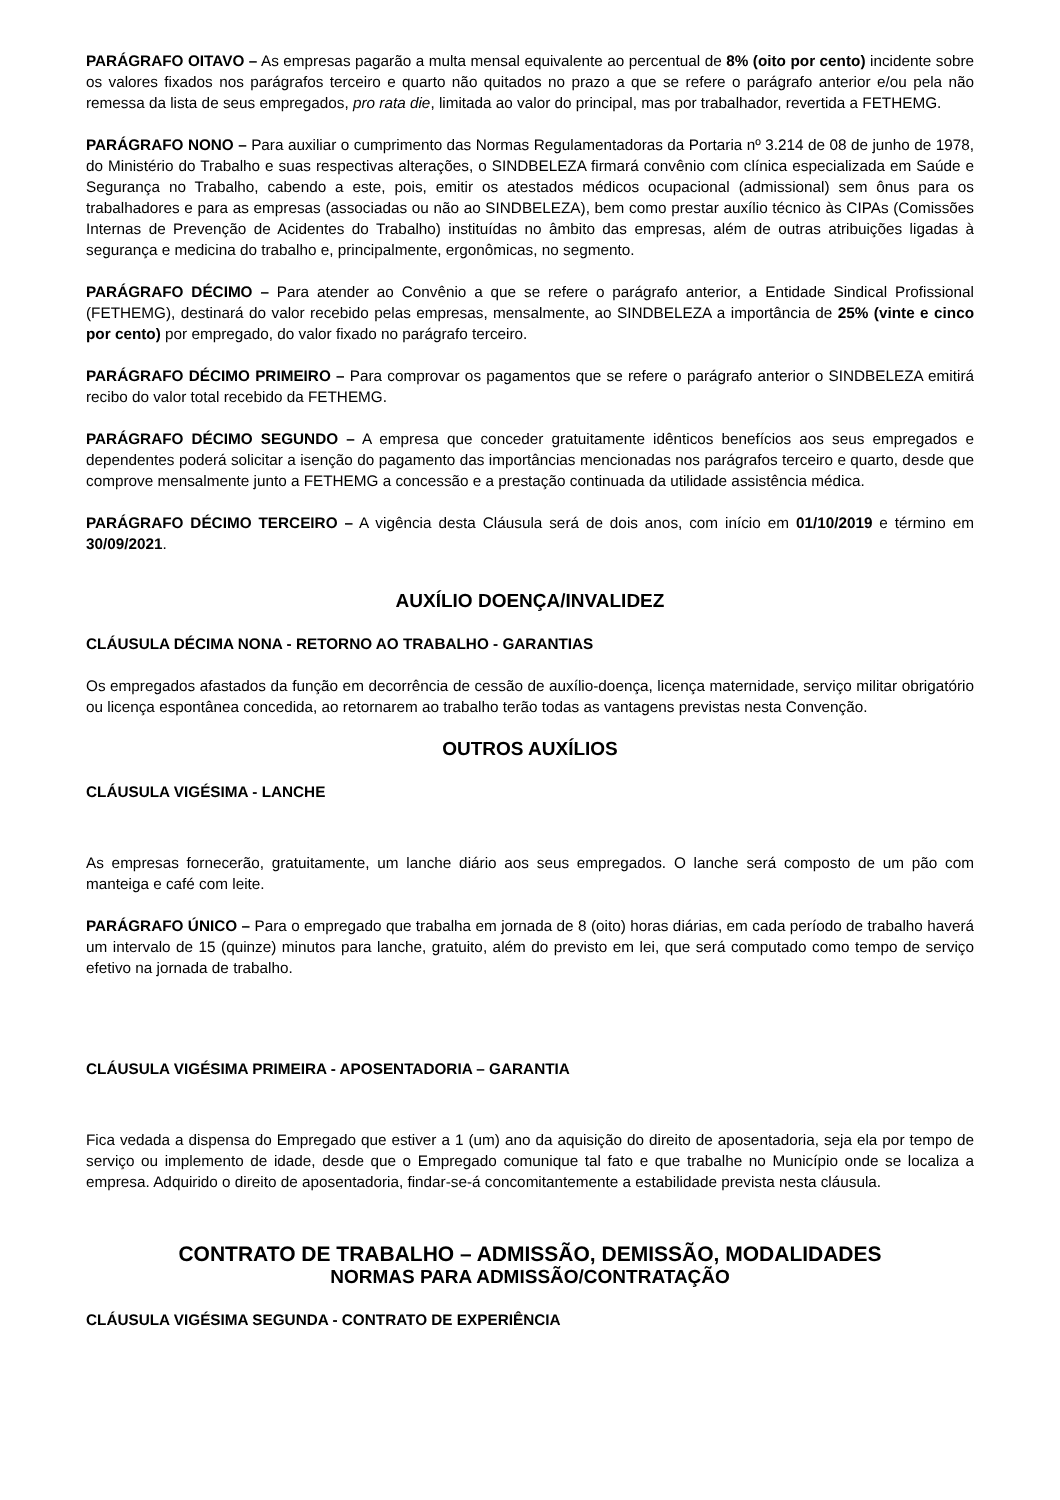PARÁGRAFO OITAVO – As empresas pagarão a multa mensal equivalente ao percentual de 8% (oito por cento) incidente sobre os valores fixados nos parágrafos terceiro e quarto não quitados no prazo a que se refere o parágrafo anterior e/ou pela não remessa da lista de seus empregados, pro rata die, limitada ao valor do principal, mas por trabalhador, revertida a FETHEMG.
PARÁGRAFO NONO – Para auxiliar o cumprimento das Normas Regulamentadoras da Portaria nº 3.214 de 08 de junho de 1978, do Ministério do Trabalho e suas respectivas alterações, o SINDBELEZA firmará convênio com clínica especializada em Saúde e Segurança no Trabalho, cabendo a este, pois, emitir os atestados médicos ocupacional (admissional) sem ônus para os trabalhadores e para as empresas (associadas ou não ao SINDBELEZA), bem como prestar auxílio técnico às CIPAs (Comissões Internas de Prevenção de Acidentes do Trabalho) instituídas no âmbito das empresas, além de outras atribuições ligadas à segurança e medicina do trabalho e, principalmente, ergonômicas, no segmento.
PARÁGRAFO DÉCIMO – Para atender ao Convênio a que se refere o parágrafo anterior, a Entidade Sindical Profissional (FETHEMG), destinará do valor recebido pelas empresas, mensalmente, ao SINDBELEZA a importância de 25% (vinte e cinco por cento) por empregado, do valor fixado no parágrafo terceiro.
PARÁGRAFO DÉCIMO PRIMEIRO – Para comprovar os pagamentos que se refere o parágrafo anterior o SINDBELEZA emitirá recibo do valor total recebido da FETHEMG.
PARÁGRAFO DÉCIMO SEGUNDO – A empresa que conceder gratuitamente idênticos benefícios aos seus empregados e dependentes poderá solicitar a isenção do pagamento das importâncias mencionadas nos parágrafos terceiro e quarto, desde que comprove mensalmente junto a FETHEMG a concessão e a prestação continuada da utilidade assistência médica.
PARÁGRAFO DÉCIMO TERCEIRO – A vigência desta Cláusula será de dois anos, com início em 01/10/2019 e término em 30/09/2021.
AUXÍLIO DOENÇA/INVALIDEZ
CLÁUSULA DÉCIMA NONA - RETORNO AO TRABALHO - GARANTIAS
Os empregados afastados da função em decorrência de cessão de auxílio-doença, licença maternidade, serviço militar obrigatório ou licença espontânea concedida, ao retornarem ao trabalho terão todas as vantagens previstas nesta Convenção.
OUTROS AUXÍLIOS
CLÁUSULA VIGÉSIMA - LANCHE
As empresas fornecerão, gratuitamente, um lanche diário aos seus empregados. O lanche será composto de um pão com manteiga e café com leite.
PARÁGRAFO ÚNICO – Para o empregado que trabalha em jornada de 8 (oito) horas diárias, em cada período de trabalho haverá um intervalo de 15 (quinze) minutos para lanche, gratuito, além do previsto em lei, que será computado como tempo de serviço efetivo na jornada de trabalho.
CLÁUSULA VIGÉSIMA PRIMEIRA - APOSENTADORIA – GARANTIA
Fica vedada a dispensa do Empregado que estiver a 1 (um) ano da aquisição do direito de aposentadoria, seja ela por tempo de serviço ou implemento de idade, desde que o Empregado comunique tal fato e que trabalhe no Município onde se localiza a empresa. Adquirido o direito de aposentadoria, findar-se-á concomitantemente a estabilidade prevista nesta cláusula.
CONTRATO DE TRABALHO – ADMISSÃO, DEMISSÃO, MODALIDADES
NORMAS PARA ADMISSÃO/CONTRATAÇÃO
CLÁUSULA VIGÉSIMA SEGUNDA - CONTRATO DE EXPERIÊNCIA